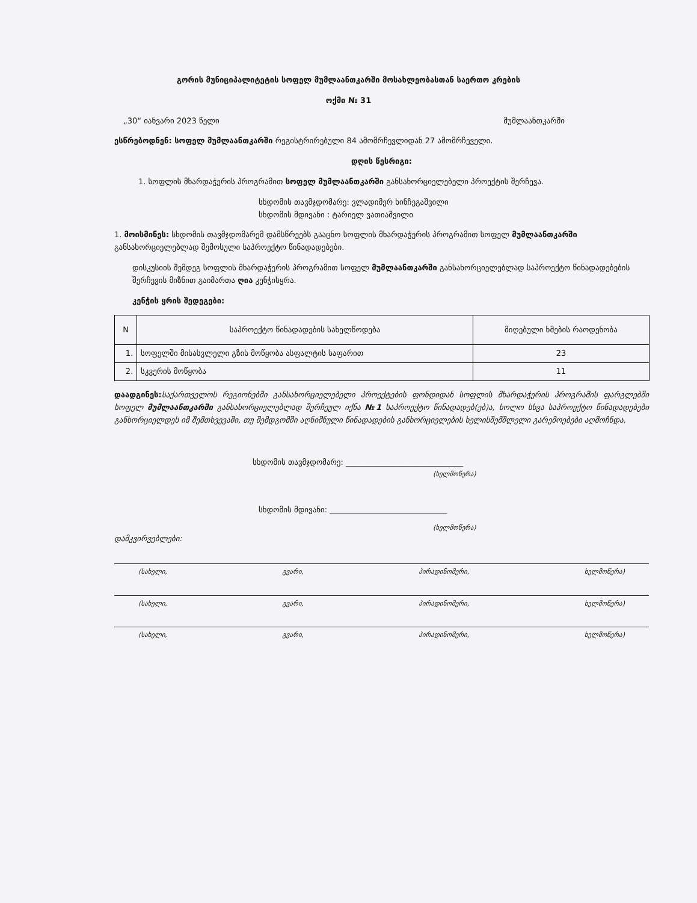გორის მუნიციპალიტეტის სოფელ მუმლაანთკარში მოსახლეობასთან საერთო კრების
ოქმი № 31
„30“ იანვარი 2023 წელი მუმლაანთკარში
ესწრებოდნენ: სოფელ მუმლაანთკარში რეგისტრირებული 84 ამომრჩევლიდან 27 ამომრჩეველი.
დღის წესრიგი:
1. სოფლის მხარდაჭერის პროგრამით სოფელ მუმლაანთკარში განსახორციელებელი პროექტის შერჩევა.
სხდომის თავმჯდომარე: ვლადიმერ ხინჩეგაშვილი
სხდომის მდივანი : ტარიელ ვათიაშვილი
1. მოისმინეს: სხდომის თავმჯდომარემ დამსწრეებს გააცნო სოფლის მხარდაჭერის პროგრამით სოფელ მუმლაანთკარში განსახორციელებლად შემოსული საპროექტო წინადადებები.
დისკუსიის შემდეგ სოფლის მხარდაჭერის პროგრამით სოფელ მუმლაანთკარში განსახორციელებლად საპროექტო წინადადებების შერჩევის მიზნით გაიმართა ღია კენჭისყრა.
კენჭის ყრის შედეგები:
| N | საპროექტო წინადადების სახელწოდება | მიღებული ხმების რაოდენობა |
| --- | --- | --- |
| 1. | სოფელში მისასვლელი გზის მოწყობა ასფალტის საფარით | 23 |
| 2. | სკვერის მოწყობა | 11 |
დაადგინეს: საქართველოს რეგიონებში განსახორციელებელი პროექტების ფონდიდან სოფლის მხარდაჭერის პროგრამის ფარგლებში სოფელ მუმლაანთკარში განსახორციელებლად შერჩეულ იქნა №1 საპროექტო წინადადებ(ებ)ა, ხოლო სხვა საპროექტო წინადადებები განხორციელდეს იმ შემთხვევაში, თუ შემდგომში აღნიშნული წინადადების განხორციელების ხელისშემშლელი გარემოებები აღმოჩნდა.
სხდომის თავმჯდომარე: ______________________________
(ხელმოწერა)
სხდომის მდივანი: ______________________________
(ხელმოწერა)
დამკვირვებლები:
(სახელი, გვარი, პირადინომერი, ხელმოწერა)
(სახელი, გვარი, პირადინომერი, ხელმოწერა)
(სახელი, გვარი, პირადინომერი, ხელმოწერა)